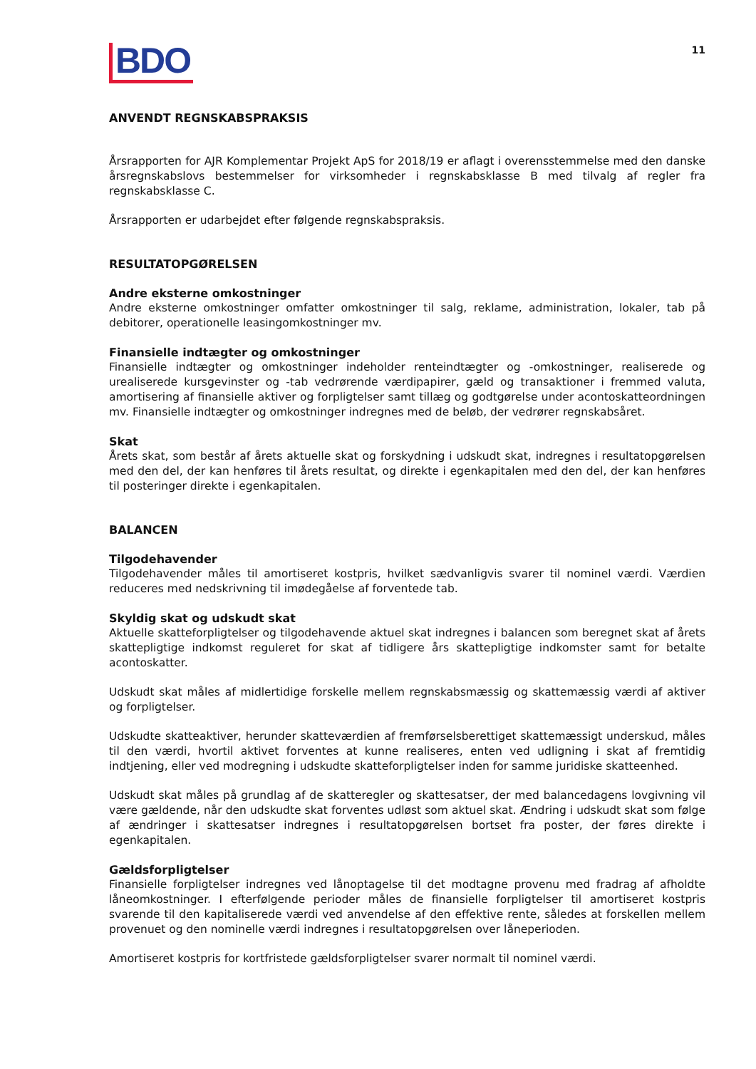BDO
11
ANVENDT REGNSKABSPRAKSIS
Årsrapporten for AJR Komplementar Projekt ApS for 2018/19 er aflagt i overensstemmelse med den danske årsregnskabslovs bestemmelser for virksomheder i regnskabsklasse B med tilvalg af regler fra regnskabsklasse C.
Årsrapporten er udarbejdet efter følgende regnskabspraksis.
RESULTATOPGØRELSEN
Andre eksterne omkostninger
Andre eksterne omkostninger omfatter omkostninger til salg, reklame, administration, lokaler, tab på debitorer, operationelle leasingomkostninger mv.
Finansielle indtægter og omkostninger
Finansielle indtægter og omkostninger indeholder renteindtægter og -omkostninger, realiserede og urealiserede kursgevinster og -tab vedrørende værdipapirer, gæld og transaktioner i fremmed valuta, amortisering af finansielle aktiver og forpligtelser samt tillæg og godtgørelse under acontoskatteordningen mv. Finansielle indtægter og omkostninger indregnes med de beløb, der vedrører regnskabsåret.
Skat
Årets skat, som består af årets aktuelle skat og forskydning i udskudt skat, indregnes i resultatopgørelsen med den del, der kan henføres til årets resultat, og direkte i egenkapitalen med den del, der kan henføres til posteringer direkte i egenkapitalen.
BALANCEN
Tilgodehavender
Tilgodehavender måles til amortiseret kostpris, hvilket sædvanligvis svarer til nominel værdi. Værdien reduceres med nedskrivning til imødegåelse af forventede tab.
Skyldig skat og udskudt skat
Aktuelle skatteforpligtelser og tilgodehavende aktuel skat indregnes i balancen som beregnet skat af årets skattepligtige indkomst reguleret for skat af tidligere års skattepligtige indkomster samt for betalte acontoskatter.
Udskudt skat måles af midlertidige forskelle mellem regnskabsmæssig og skattemæssig værdi af aktiver og forpligtelser.
Udskudte skatteaktiver, herunder skatteværdien af fremførselsberettiget skattemæssigt underskud, måles til den værdi, hvortil aktivet forventes at kunne realiseres, enten ved udligning i skat af fremtidig indtjening, eller ved modregning i udskudte skatteforpligtelser inden for samme juridiske skatteenhed.
Udskudt skat måles på grundlag af de skatteregler og skattesatser, der med balancedagens lovgivning vil være gældende, når den udskudte skat forventes udløst som aktuel skat. Ændring i udskudt skat som følge af ændringer i skattesatser indregnes i resultatopgørelsen bortset fra poster, der føres direkte i egenkapitalen.
Gældsforpligtelser
Finansielle forpligtelser indregnes ved lånoptagelse til det modtagne provenu med fradrag af afholdte låneomkostninger. I efterfølgende perioder måles de finansielle forpligtelser til amortiseret kostpris svarende til den kapitaliserede værdi ved anvendelse af den effektive rente, således at forskellen mellem provenuet og den nominelle værdi indregnes i resultatopgørelsen over låneperioden.
Amortiseret kostpris for kortfristede gældsforpligtelser svarer normalt til nominel værdi.